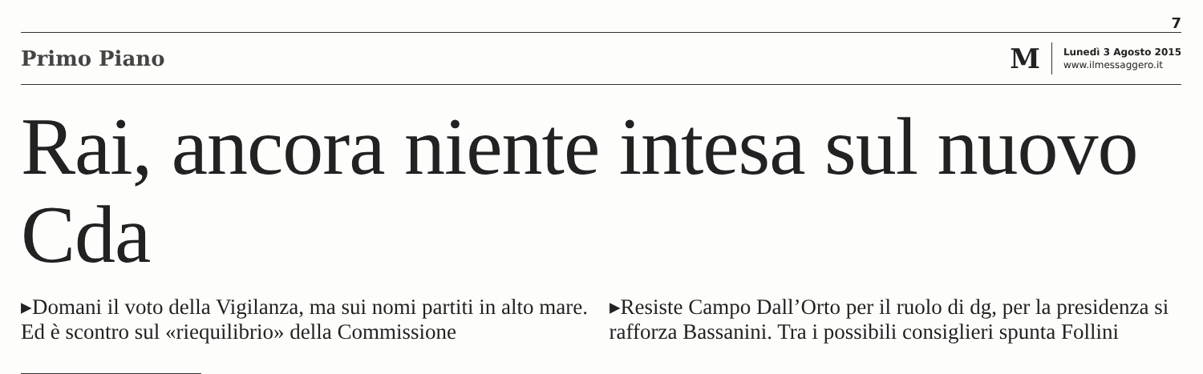7
Primo Piano
M
Lunedì 3 Agosto 2015
www.ilmessaggero.it
Rai, ancora niente intesa sul nuovo Cda
▸Domani il voto della Vigilanza, ma sui nomi partiti in alto mare. Ed è scontro sul «riequilibrio» della Commissione
▸Resiste Campo Dall’Orto per il ruolo di dg, per la presidenza si rafforza Bassanini. Tra i possibili consiglieri spunta Follini